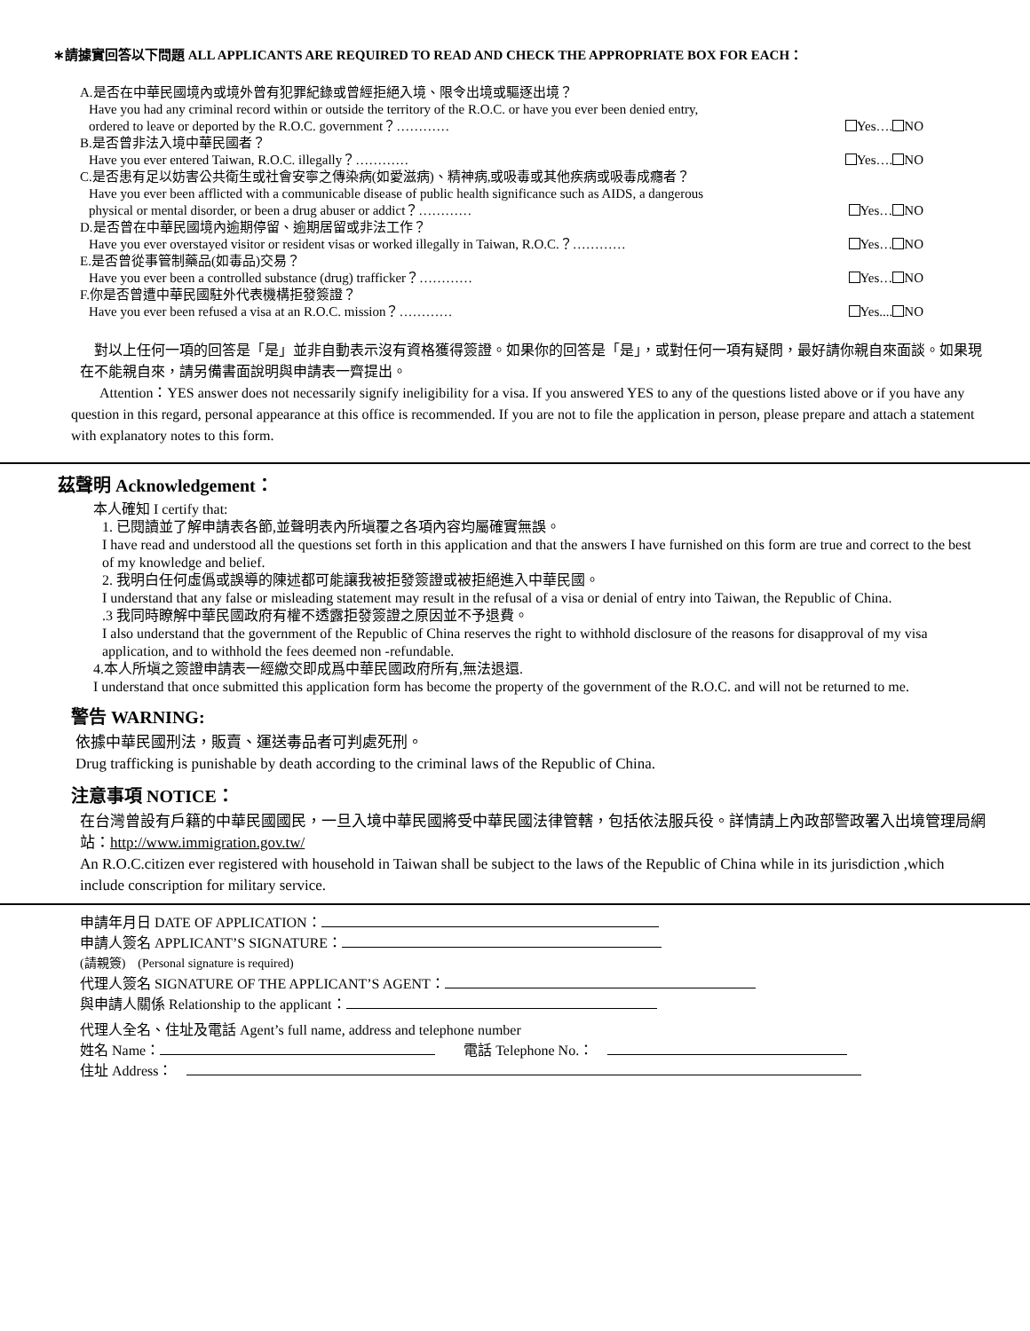∗請據實回答以下問題 ALL APPLICANTS ARE REQUIRED TO READ AND CHECK THE APPROPRIATE BOX FOR EACH：
A.是否在中華民國境內或境外曾有犯罪紀錄或曾經拒絕入境、限令出境或驅逐出境？
Have you had any criminal record within or outside the territory of the R.O.C. or have you ever been denied entry,
ordered to leave or deported by the R.O.C. government？………… Yes…. NO
B.是否曾非法入境中華民國者？
Have you ever entered Taiwan, R.O.C. illegally？………… Yes…. NO
C.是否患有足以妨害公共衛生或社會安寧之傳染病(如愛滋病)、精神病,或吸毒或其他疾病或吸毒成癮者？
Have you ever been afflicted with a communicable disease of public health significance such as AIDS, a dangerous
physical or mental disorder, or been a drug abuser or addict？………… Yes… NO
D.是否曾在中華民國境內逾期停留、逾期居留或非法工作？
Have you ever overstayed visitor or resident visas or worked illegally in Taiwan, R.O.C.？………… Yes… NO
E.是否曾從事管制藥品(如毒品)交易？
Have you ever been a controlled substance (drug) trafficker？………… Yes… NO
F.你是否曾遭中華民國駐外代表機構拒發簽證？
Have you ever been refused a visa at an R.O.C. mission？………… Yes.... NO
　對以上任何一項的回答是「是」並非自動表示沒有資格獲得簽證。如果你的回答是「是」，或對任何一項有疑問，最好請你親自來面談。如果現在不能親自來，請另備書面說明與申請表一齊提出。
　　Attention：YES answer does not necessarily signify ineligibility for a visa. If you answered YES to any of the questions listed above or if you have any question in this regard, personal appearance at this office is recommended. If you are not to file the application in person, please prepare and attach a statement with explanatory notes to this form.
茲聲明 Acknowledgement：
本人確知 I certify that:
1. 已閱讀並了解申請表各節,並聲明表內所塡覆之各項內容均屬確實無誤。
I have read and understood all the questions set forth in this application and that the answers I have furnished on this form are true and correct to the best of my knowledge and belief.
2. 我明白任何虛僞或誤導的陳述都可能讓我被拒發簽證或被拒絕進入中華民國。
I understand that any false or misleading statement may result in the refusal of a visa or denial of entry into Taiwan, the Republic of China.
.3 我同時瞭解中華民國政府有權不透露拒發簽證之原因並不予退費。
I also understand that the government of the Republic of China reserves the right to withhold disclosure of the reasons for disapproval of my visa application, and to withhold the fees deemed non -refundable.
4.本人所塡之簽證申請表一經繳交即成爲中華民國政府所有,無法退還.
I understand that once submitted this application form has become the property of the government of the R.O.C. and will not be returned to me.
警告 WARNING:
依據中華民國刑法，販賣、運送毒品者可判處死刑。
Drug trafficking is punishable by death according to the criminal laws of the Republic of China.
注意事項 NOTICE：
在台灣曾設有戶籍的中華民國國民，一旦入境中華民國將受中華民國法律管轄，包括依法服兵役。詳情請上內政部警政署入出境管理局網站：http://www.immigration.gov.tw/
An R.O.C.citizen ever registered with household in Taiwan shall be subject to the laws of the Republic of China while in its jurisdiction ,which include conscription for military service.
申請年月日 DATE OF APPLICATION：
申請人簽名 APPLICANT’S SIGNATURE：
(請親簽)　(Personal signature is required)
代理人簽名 SIGNATURE OF THE APPLICANT’S AGENT：
與申請人關係 Relationship to the applicant：
代理人全名、住址及電話 Agent’s full name, address and telephone number
姓名 Name：　　電話 Telephone No.：　
住址 Address：